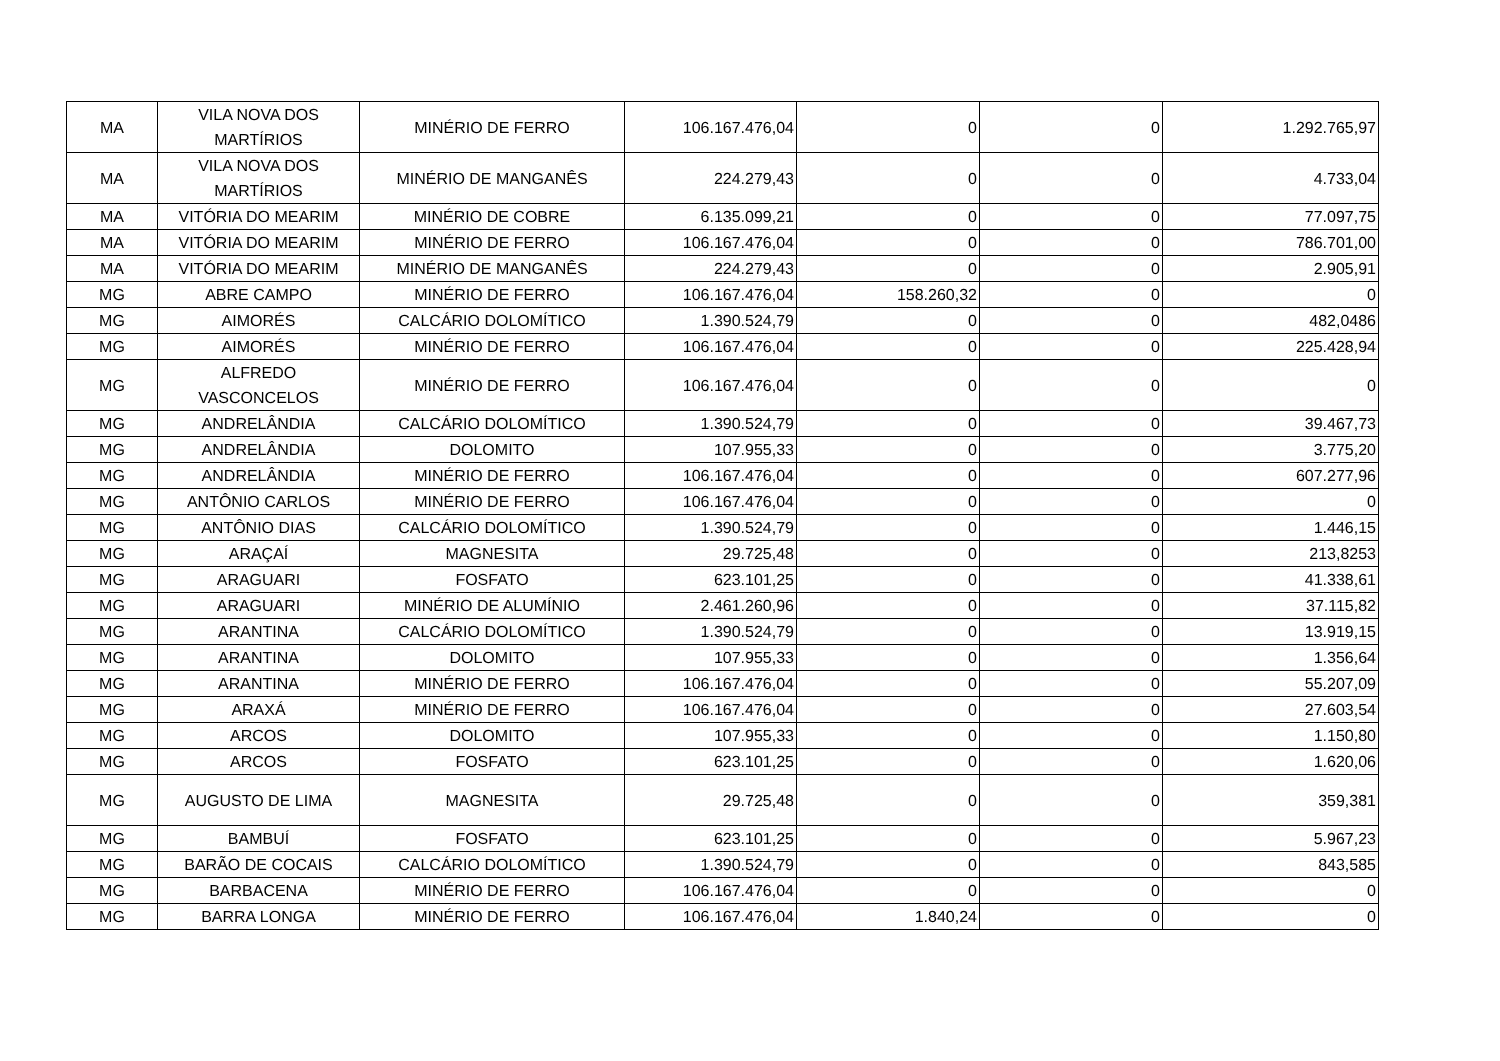| MA | VILA NOVA DOS MARTÍRIOS | MINÉRIO DE FERRO | 106.167.476,04 | 0 | 0 | 1.292.765,97 |
| MA | VILA NOVA DOS MARTÍRIOS | MINÉRIO DE MANGANÊS | 224.279,43 | 0 | 0 | 4.733,04 |
| MA | VITÓRIA DO MEARIM | MINÉRIO DE COBRE | 6.135.099,21 | 0 | 0 | 77.097,75 |
| MA | VITÓRIA DO MEARIM | MINÉRIO DE FERRO | 106.167.476,04 | 0 | 0 | 786.701,00 |
| MA | VITÓRIA DO MEARIM | MINÉRIO DE MANGANÊS | 224.279,43 | 0 | 0 | 2.905,91 |
| MG | ABRE CAMPO | MINÉRIO DE FERRO | 106.167.476,04 | 158.260,32 | 0 | 0 |
| MG | AIMORÉS | CALCÁRIO DOLOMÍTICO | 1.390.524,79 | 0 | 0 | 482,0486 |
| MG | AIMORÉS | MINÉRIO DE FERRO | 106.167.476,04 | 0 | 0 | 225.428,94 |
| MG | ALFREDO VASCONCELOS | MINÉRIO DE FERRO | 106.167.476,04 | 0 | 0 | 0 |
| MG | ANDRELÂNDIA | CALCÁRIO DOLOMÍTICO | 1.390.524,79 | 0 | 0 | 39.467,73 |
| MG | ANDRELÂNDIA | DOLOMITO | 107.955,33 | 0 | 0 | 3.775,20 |
| MG | ANDRELÂNDIA | MINÉRIO DE FERRO | 106.167.476,04 | 0 | 0 | 607.277,96 |
| MG | ANTÔNIO CARLOS | MINÉRIO DE FERRO | 106.167.476,04 | 0 | 0 | 0 |
| MG | ANTÔNIO DIAS | CALCÁRIO DOLOMÍTICO | 1.390.524,79 | 0 | 0 | 1.446,15 |
| MG | ARAÇAÍ | MAGNESITA | 29.725,48 | 0 | 0 | 213,8253 |
| MG | ARAGUARI | FOSFATO | 623.101,25 | 0 | 0 | 41.338,61 |
| MG | ARAGUARI | MINÉRIO DE ALUMÍNIO | 2.461.260,96 | 0 | 0 | 37.115,82 |
| MG | ARANTINA | CALCÁRIO DOLOMÍTICO | 1.390.524,79 | 0 | 0 | 13.919,15 |
| MG | ARANTINA | DOLOMITO | 107.955,33 | 0 | 0 | 1.356,64 |
| MG | ARANTINA | MINÉRIO DE FERRO | 106.167.476,04 | 0 | 0 | 55.207,09 |
| MG | ARAXÁ | MINÉRIO DE FERRO | 106.167.476,04 | 0 | 0 | 27.603,54 |
| MG | ARCOS | DOLOMITO | 107.955,33 | 0 | 0 | 1.150,80 |
| MG | ARCOS | FOSFATO | 623.101,25 | 0 | 0 | 1.620,06 |
| MG | AUGUSTO DE LIMA | MAGNESITA | 29.725,48 | 0 | 0 | 359,381 |
| MG | BAMBUÍ | FOSFATO | 623.101,25 | 0 | 0 | 5.967,23 |
| MG | BARÃO DE COCAIS | CALCÁRIO DOLOMÍTICO | 1.390.524,79 | 0 | 0 | 843,585 |
| MG | BARBACENA | MINÉRIO DE FERRO | 106.167.476,04 | 0 | 0 | 0 |
| MG | BARRA LONGA | MINÉRIO DE FERRO | 106.167.476,04 | 1.840,24 | 0 | 0 |